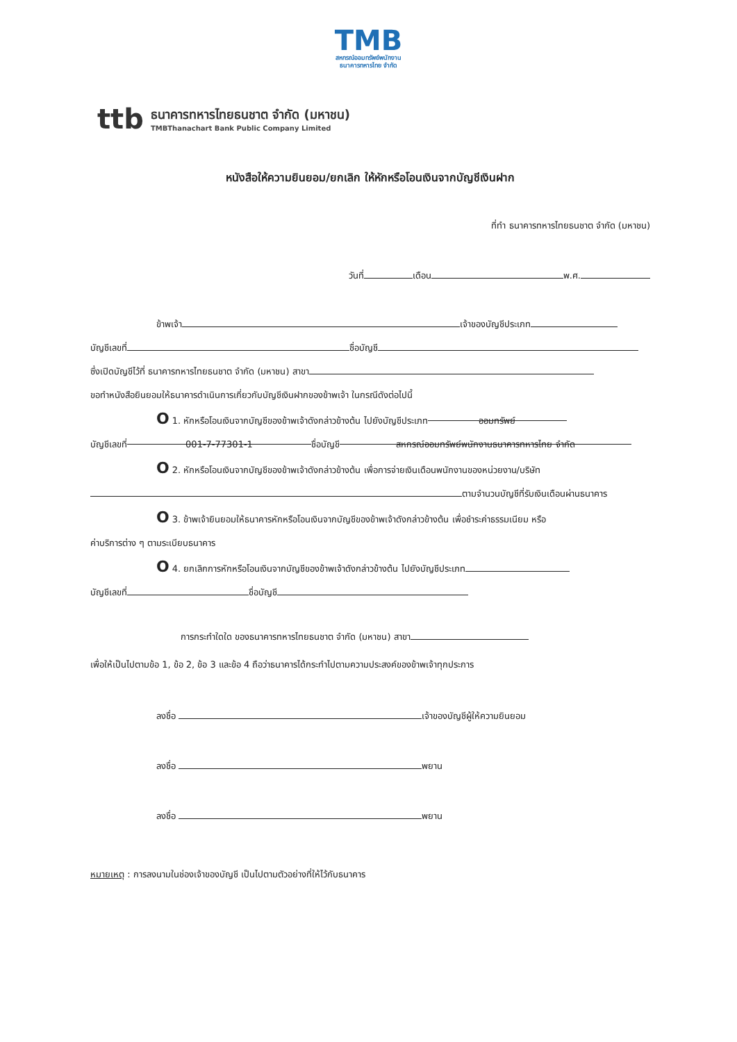TMB
สหกรณ์ออมทรัพย์พนักงาน
ธนาคารทหารไทย จำกัด
ttb
ธนาคารทหารไทยธนชาต จำกัด (มหาชน)
TMBThanachart Bank Public Company Limited
หนังสือให้ความยินยอม/ยกเลิก ให้หักหรือโอนเงินจากบัญชีเงินฝาก
ที่ทำ ธนาคารทหารไทยธนชาต จำกัด (มหาชน)
วันที่ เดือน พ.ศ.
ข้าพเจ้า เจ้าของบัญชีประเภท
บัญชีเลขที่ ชื่อบัญชี
ซึ่งเปิดบัญชีไว้ที่ ธนาคารทหารไทยธนชาต จำกัด (มหาชน) สาขา
ขอทำหนังสือยินยอมให้ธนาคารดำเนินการเกี่ยวกับบัญชีเงินฝากของข้าพเจ้า ในกรณีดังต่อไปนี้
O 1. หักหรือโอนเงินจากบัญชีของข้าพเจ้าดังกล่าวข้างต้น ไปยังบัญชีประเภท ออมทรัพย์
บัญชีเลขที่ 001-7-77301-1 ชื่อบัญชี สหกรณ์ออมทรัพย์พนักงานธนาคารทหารไทย จำกัด
O 2. หักหรือโอนเงินจากบัญชีของข้าพเจ้าดังกล่าวข้างต้น เพื่อการจ่ายเงินเดือนพนักงานของหน่วยงาน/บริษัท
ตามจำนวนบัญชีที่รับเงินเดือนผ่านธนาคาร
O 3. ข้าพเจ้ายินยอมให้ธนาคารหักหรือโอนเงินจากบัญชีของข้าพเจ้าดังกล่าวข้างต้น เพื่อชำระค่าธรรมเนียม หรือ
ค่าบริการต่าง ๆ ตามระเบียบธนาคาร
O 4. ยกเลิกการหักหรือโอนเงินจากบัญชีของข้าพเจ้าดังกล่าวข้างต้น ไปยังบัญชีประเภท
บัญชีเลขที่ ชื่อบัญชี
การกระทำใดใด ของธนาคารทหารไทยธนชาต จำกัด (มหาชน) สาขา
เพื่อให้เป็นไปตามข้อ 1, ข้อ 2, ข้อ 3 และข้อ 4 ถือว่าธนาคารได้กระทำไปตามความประสงค์ของข้าพเจ้าทุกประการ
ลงชื่อ เจ้าของบัญชีผู้ให้ความยินยอม
ลงชื่อ พยาน
ลงชื่อ พยาน
หมายเหตุ : การลงนามในช่องเจ้าของบัญชี เป็นไปตามตัวอย่างที่ให้ไว้กับธนาคาร